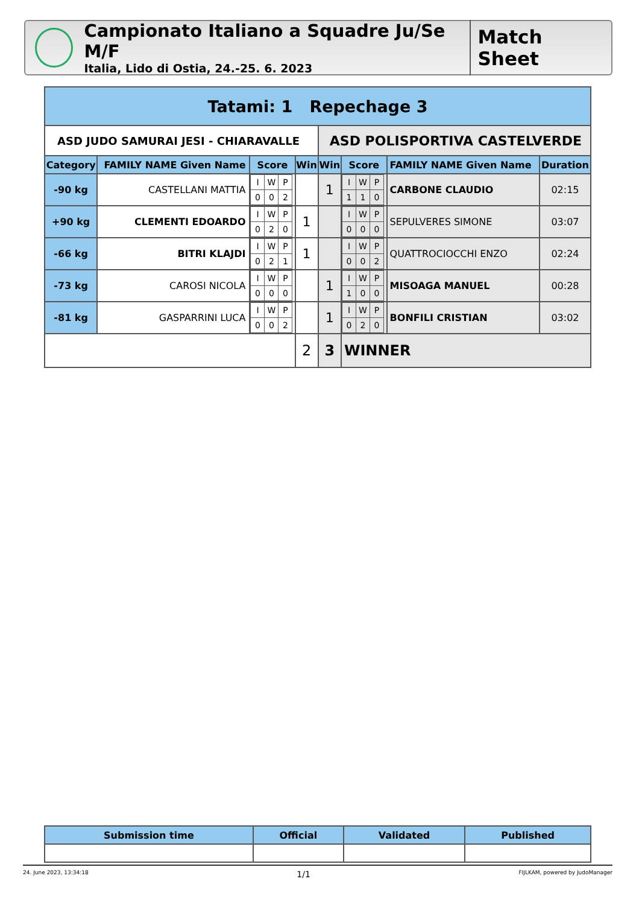Campionato Italiano a Squadre Ju/Se M/F
Italia, Lido di Ostia, 24.-25. 6. 2023
Match Sheet
| Tatami: 1 Repechage 3 | | | | | | | |
| --- | --- | --- | --- | --- | --- | --- | --- |
| ASD JUDO SAMURAI JESI - CHIARAVALLE | | | | ASD POLISPORTIVA CASTELVERDE | | | |
| Category | FAMILY NAME Given Name | Score | Win | Win | Score | FAMILY NAME Given Name | Duration |
| -90 kg | CASTELLANI MATTIA | / I / W / P / / 0 / 0 / 2 / | | 1 | / I / W / P / / 1 / 1 / 0 / | CARBONE CLAUDIO | 02:15 |
| +90 kg | CLEMENTI EDOARDO | / I / W / P / / 0 / 2 / 0 / | 1 | | / I / W / P / / 0 / 0 / 0 / | SEPULVERES SIMONE | 03:07 |
| -66 kg | BITRI KLAJDI | / I / W / P / / 0 / 2 / 1 / | 1 | | / I / W / P / / 0 / 0 / 2 / | QUATTROCIOCCHI ENZO | 02:24 |
| -73 kg | CAROSI NICOLA | / I / W / P / / 0 / 0 / 0 / | | 1 | / I / W / P / / 1 / 0 / 0 / | MISOAGA MANUEL | 00:28 |
| -81 kg | GASPARRINI LUCA | / I / W / P / / 0 / 0 / 2 / | | 1 | / I / W / P / / 0 / 2 / 0 / | BONFILI CRISTIAN | 03:02 |
| | | | 2 | 3 | WINNER | | |
| Submission time | Official | Validated | Published |
| --- | --- | --- | --- |
24. June 2023, 13:34:18 1/1 FIJLKAM, powered by JudoManager